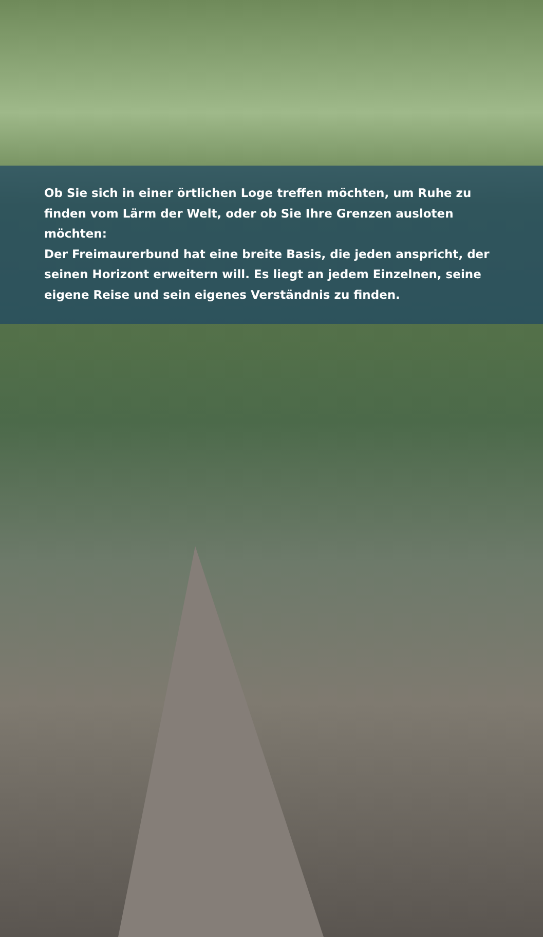Ob Sie sich in einer örtlichen Loge treffen möchten, um Ruhe zu finden vom Lärm der Welt, oder ob Sie Ihre Grenzen ausloten möchten:
Der Freimaurerbund hat eine breite Basis, die jeden anspricht, der seinen Horizont erweitern will. Es liegt an jedem Einzelnen, seine eigene Reise und sein eigenes Verständnis zu finden.